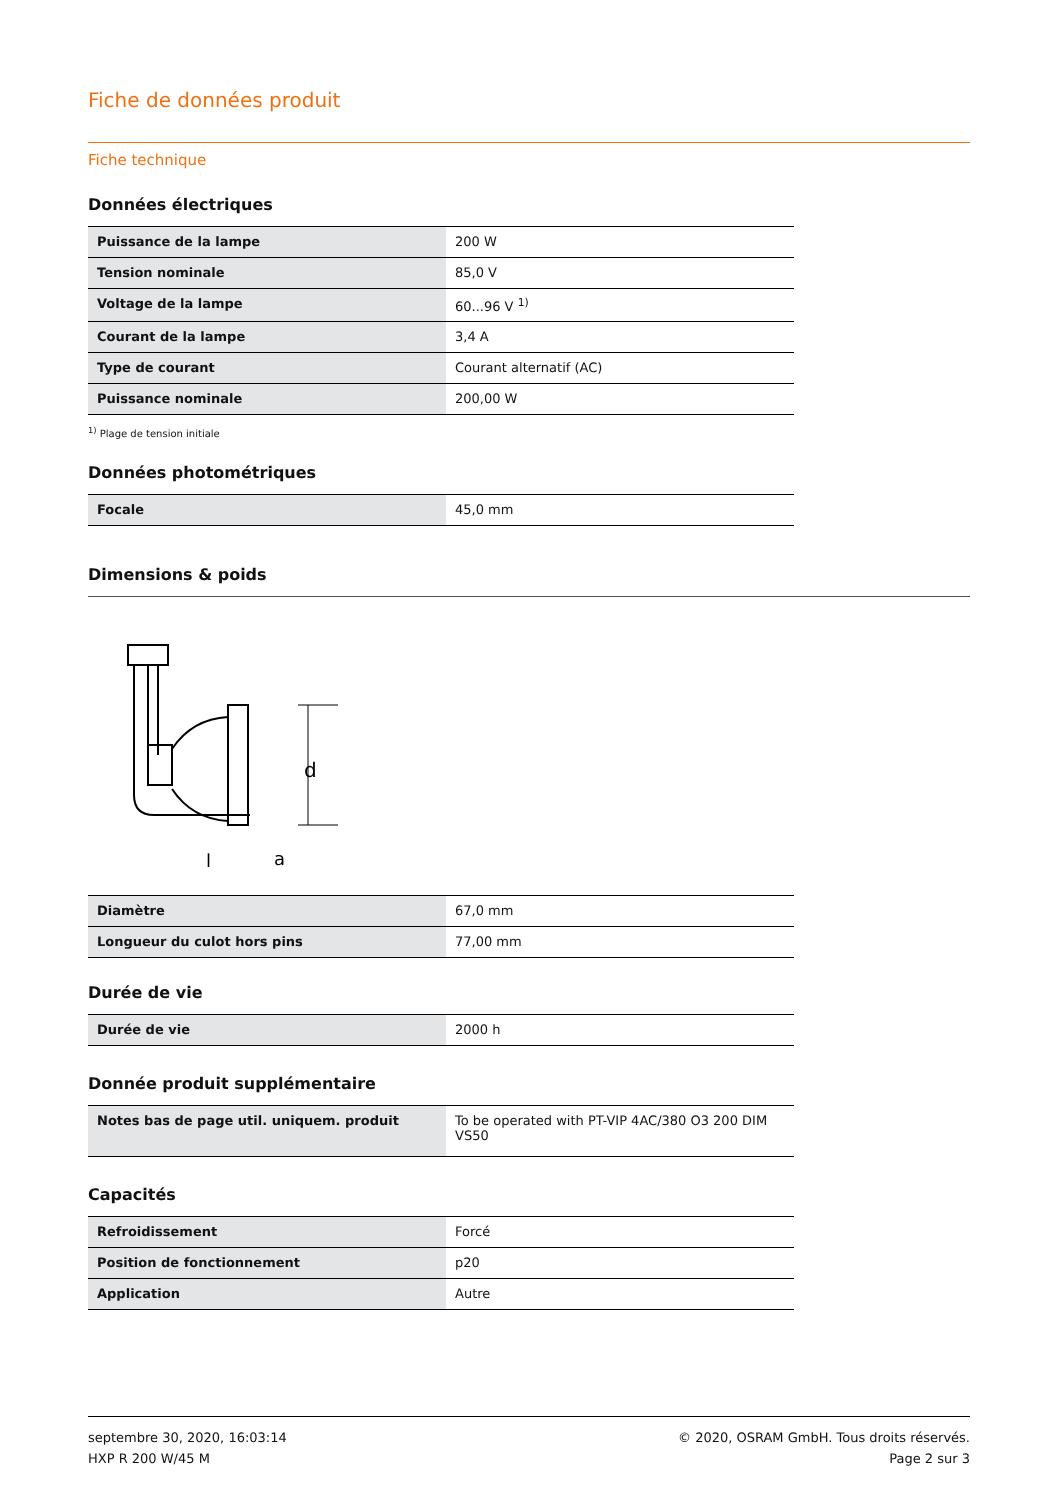Fiche de données produit
Fiche technique
Données électriques
| Puissance de la lampe | 200 W |
| Tension nominale | 85,0 V |
| Voltage de la lampe | 60...96 V <sup>1)</sup> |
| Courant de la lampe | 3,4 A |
| Type de courant | Courant alternatif (AC) |
| Puissance nominale | 200,00 W |
<sup>1)</sup> Plage de tension initiale
Données photométriques
| Focale | 45,0 mm |
Dimensions & poids
d
l
a
| Diamètre | 67,0 mm |
| Longueur du culot hors pins | 77,00 mm |
Durée de vie
| Durée de vie | 2000 h |
Donnée produit supplémentaire
| Notes bas de page util. uniquem. produit | To be operated with PT-VIP 4AC/380 O3 200 DIM VS50 |
Capacités
| Refroidissement | Forcé |
| Position de fonctionnement | p20 |
| Application | Autre |
septembre 30, 2020, 16:03:14
HXP R 200 W/45 M
© 2020, OSRAM GmbH. Tous droits réservés.
Page 2 sur 3